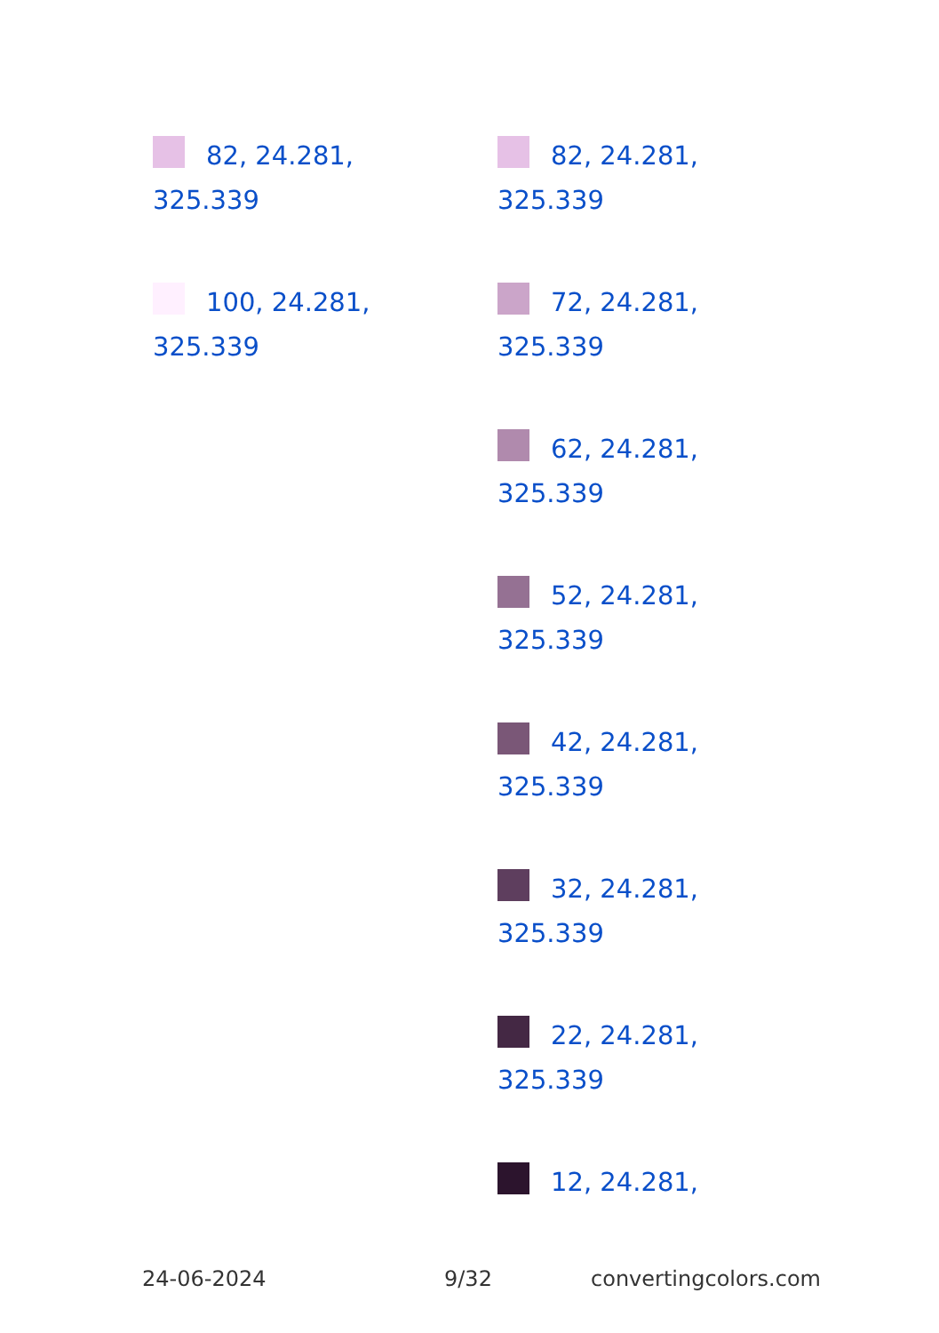82, 24.281,
325.339
100, 24.281,
325.339
82, 24.281,
325.339
72, 24.281,
325.339
62, 24.281,
325.339
52, 24.281,
325.339
42, 24.281,
325.339
32, 24.281,
325.339
22, 24.281,
325.339
12, 24.281,
24-06-2024 9/32 convertingcolors.com